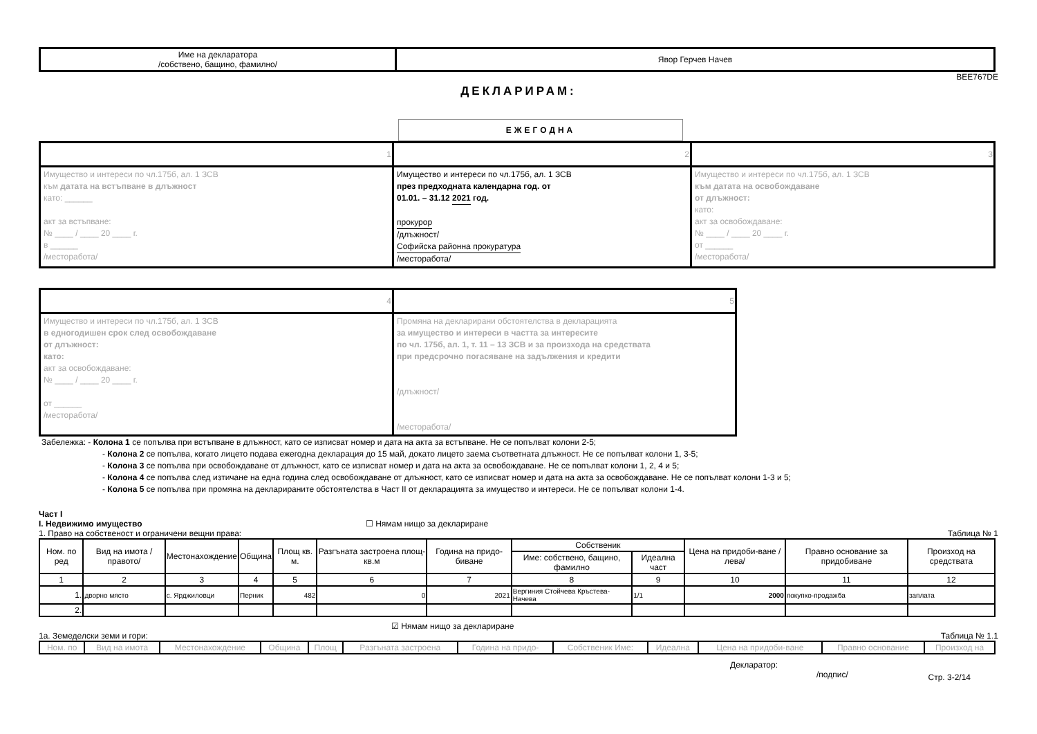| Име на декларатора /собствено, бащино, фамилно/ | Явор Герчев Начев |
BEE767DE
ДЕКЛАРИРАМ:
ЕЖЕГОДНА
| 1 | 2 | 3 |
| Имущество и интереси по чл.175б, ал. 1 ЗСВ към датата на встъпване в длъжност като: ______ акт за встъпване: № ____ / ____ 20 ____ г. в ______ /месторабота/ | Имущество и интереси по чл.175б, ал. 1 ЗСВ през предходната календарна год. от 01.01. – 31.12 2021 год. прокурор /длъжност/ Софийска районна прокуратура /месторабота/ | Имущество и интереси по чл.175б, ал. 1 ЗСВ към датата на освобождаване от длъжност: като: акт за освобождаване: № ____ / ____ 20 ____ г. от ______ /месторабота/ |
| 4 | 5 |
| Имущество и интереси по чл.175б, ал. 1 ЗСВ в едногодишен срок след освобождаване от длъжност: като: акт за освобождаване: № ____ / ____ 20 ____ г. от ______ /месторабота/ | Промяна на декларирани обстоятелства в декларацията за имущество и интереси в частта за интересите по чл. 175б, ал. 1, т. 11 – 13 ЗСВ и за произхода на средствата при предсрочно погасяване на задължения и кредити /длъжност/ /месторабота/ |
Забележка: - Колона 1 се попълва при встъпване в длъжност, като се изписват номер и дата на акта за встъпване. Не се попълват колони 2-5;
- Колона 2 се попълва, когато лицето подава ежегодна декларация до 15 май, докато лицето заема съответната длъжност. Не се попълват колони 1, 3-5;
- Колона 3 се попълва при освобождаване от длъжност, като се изписват номер и дата на акта за освобождаване. Не се попълват колони 1, 2, 4 и 5;
- Колона 4 се попълва след изтичане на една година след освобождаване от длъжност, като се изписват номер и дата на акта за освобождаване. Не се попълват колони 1-3 и 5;
- Колона 5 се попълва при промяна на декларираните обстоятелства в Част II от декларацията за имущество и интереси. Не се попълват колони 1-4.
Част I
I. Недвижимо имущество ☐ Нямам нищо за деклариране
1. Право на собственост и ограничени вещни права: Таблица № 1
| Ном. по ред | Вид на имота /правото/ | Местонахождение | Община | Площ кв. м. | Разгъната застроена площ-кв.м | Година на придо-биване | Собственик | | Цена на придоби-ване /лева/ | Правно основание за придобиване | Произход на средствата |
| --- | --- | --- | --- | --- | --- | --- | --- | --- | --- | --- | --- |
| | | | | | | | Име: собствено, бащино, фамилно | Идеална част | | | |
| 1 | 2 | 3 | 4 | 5 | 6 | 7 | 8 | 9 | 10 | 11 | 12 |
| 1. | дворно място | с. Ярджиловци | Перник | 482 | 0 | 2021 | Вергиния Стойчева Кръстева-Начева | 1/1 | 2000 | покупко-продажба | заплата |
| 2. | | | | | | | | | | | |
☑ Нямам нищо за деклариране
1а. Земеделски земи и гори: Таблица № 1.1
| Ном. по | Вид на имота | Местонахождение | Община | Площ | Разгъната застроена | Година на придо- | Собственик Име: | Идеална | Цена на придоби-ване | Правно основание | Произход на |
| --- | --- | --- | --- | --- | --- | --- | --- | --- | --- | --- | --- |
Декларатор:
/подпис/ Стр. 3-2/14